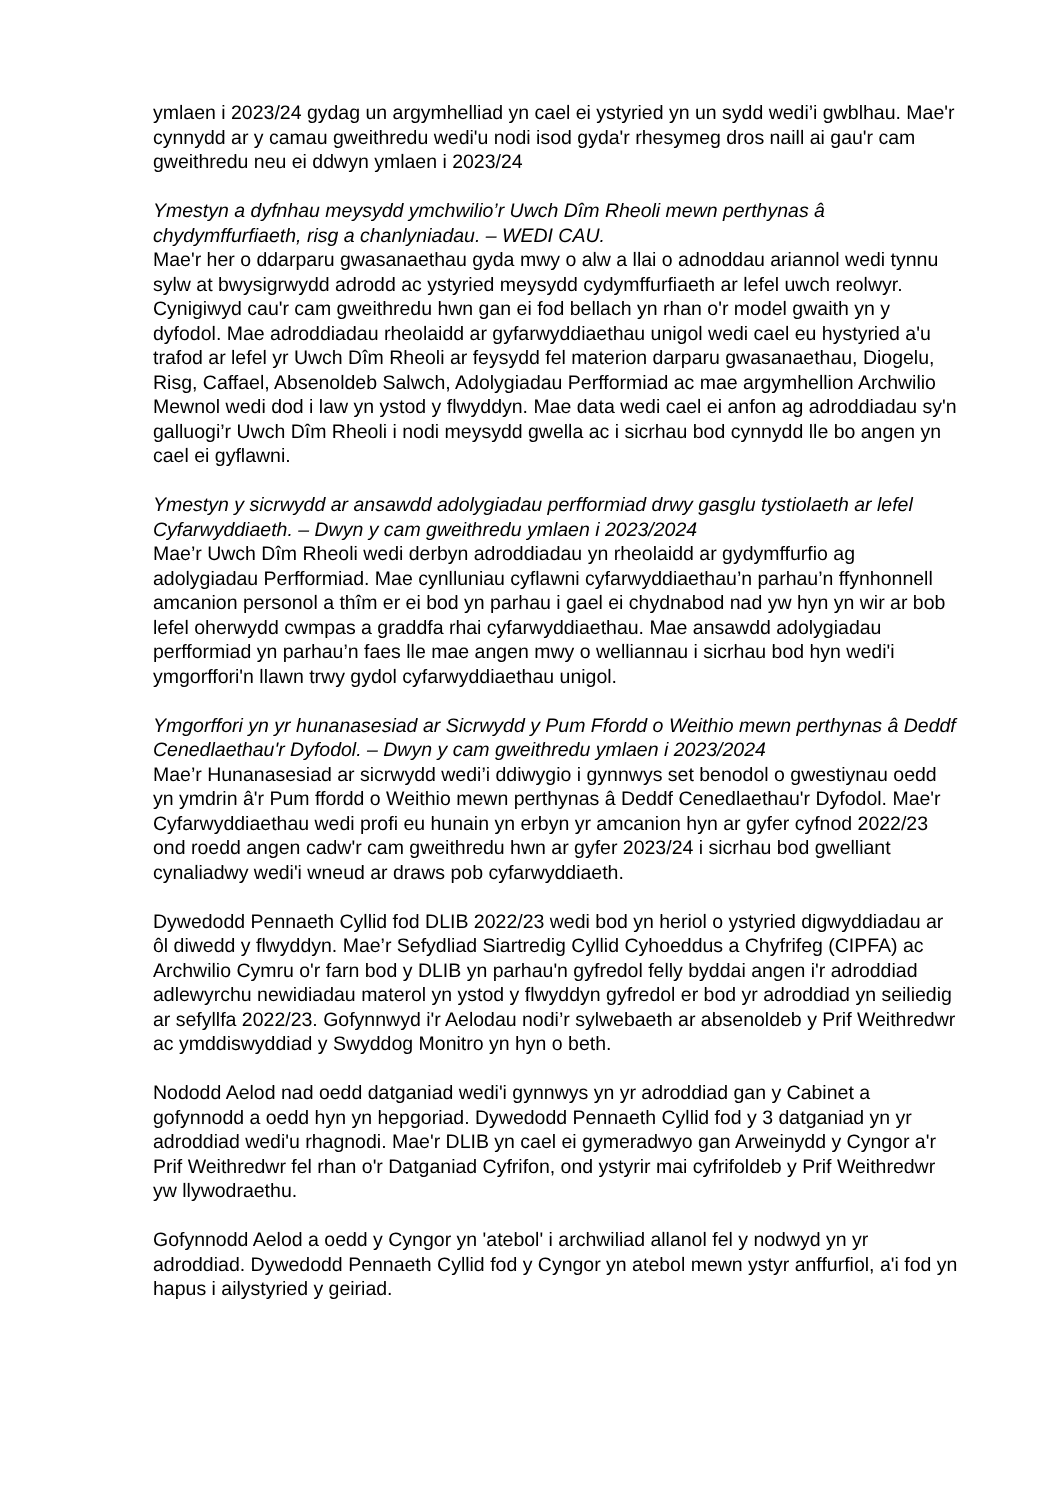ymlaen i 2023/24 gydag un argymhelliad yn cael ei ystyried yn un sydd wedi’i gwblhau. Mae'r cynnydd ar y camau gweithredu wedi'u nodi isod gyda'r rhesymeg dros naill ai gau'r cam gweithredu neu ei ddwyn ymlaen i 2023/24
Ymestyn a dyfnhau meysydd ymchwilio’r Uwch Dîm Rheoli mewn perthynas â chydymffurfiaeth, risg a chanlyniadau. – WEDI CAU.
Mae'r her o ddarparu gwasanaethau gyda mwy o alw a llai o adnoddau ariannol wedi tynnu sylw at bwysigrwydd adrodd ac ystyried meysydd cydymffurfiaeth ar lefel uwch reolwyr. Cynigiwyd cau'r cam gweithredu hwn gan ei fod bellach yn rhan o'r model gwaith yn y dyfodol. Mae adroddiadau rheolaidd ar gyfarwyddiaethau unigol wedi cael eu hystyried a'u trafod ar lefel yr Uwch Dîm Rheoli ar feysydd fel materion darparu gwasanaethau, Diogelu, Risg, Caffael, Absenoldeb Salwch, Adolygiadau Perfformiad ac mae argymhellion Archwilio Mewnol wedi dod i law yn ystod y flwyddyn. Mae data wedi cael ei anfon ag adroddiadau sy'n galluogi’r Uwch Dîm Rheoli i nodi meysydd gwella ac i sicrhau bod cynnydd lle bo angen yn cael ei gyflawni.
Ymestyn y sicrwydd ar ansawdd adolygiadau perfformiad drwy gasglu tystiolaeth ar lefel Cyfarwyddiaeth. – Dwyn y cam gweithredu ymlaen i 2023/2024
Mae’r Uwch Dîm Rheoli wedi derbyn adroddiadau yn rheolaidd ar gydymffurfio ag adolygiadau Perfformiad. Mae cynlluniau cyflawni cyfarwyddiaethau’n parhau’n ffynhonnell amcanion personol a thîm er ei bod yn parhau i gael ei chydnabod nad yw hyn yn wir ar bob lefel oherwydd cwmpas a graddfa rhai cyfarwyddiaethau. Mae ansawdd adolygiadau perfformiad yn parhau’n faes lle mae angen mwy o welliannau i sicrhau bod hyn wedi'i ymgorffori'n llawn trwy gydol cyfarwyddiaethau unigol.
Ymgorffori yn yr hunanasesiad ar Sicrwydd y Pum Ffordd o Weithio mewn perthynas â Deddf Cenedlaethau'r Dyfodol. – Dwyn y cam gweithredu ymlaen i 2023/2024
Mae’r Hunanasesiad ar sicrwydd wedi’i ddiwygio i gynnwys set benodol o gwestiynau oedd yn ymdrin â'r Pum ffordd o Weithio mewn perthynas â Deddf Cenedlaethau'r Dyfodol. Mae'r Cyfarwyddiaethau wedi profi eu hunain yn erbyn yr amcanion hyn ar gyfer cyfnod 2022/23 ond roedd angen cadw'r cam gweithredu hwn ar gyfer 2023/24 i sicrhau bod gwelliant cynaliadwy wedi'i wneud ar draws pob cyfarwyddiaeth.
Dywedodd Pennaeth Cyllid fod DLIB 2022/23 wedi bod yn heriol o ystyried digwyddiadau ar ôl diwedd y flwyddyn. Mae’r Sefydliad Siartredig Cyllid Cyhoeddus a Chyfrifeg (CIPFA) ac Archwilio Cymru o'r farn bod y DLIB yn parhau'n gyfredol felly byddai angen i'r adroddiad adlewyrchu newidiadau materol yn ystod y flwyddyn gyfredol er bod yr adroddiad yn seiliedig ar sefyllfa 2022/23. Gofynnwyd i'r Aelodau nodi’r sylwebaeth ar absenoldeb y Prif Weithredwr ac ymddiswyddiad y Swyddog Monitro yn hyn o beth.
Nododd Aelod nad oedd datganiad wedi'i gynnwys yn yr adroddiad gan y Cabinet a gofynnodd a oedd hyn yn hepgoriad. Dywedodd Pennaeth Cyllid fod y 3 datganiad yn yr adroddiad wedi'u rhagnodi. Mae'r DLIB yn cael ei gymeradwyo gan Arweinydd y Cyngor a'r Prif Weithredwr fel rhan o'r Datganiad Cyfrifon, ond ystyrir mai cyfrifoldeb y Prif Weithredwr yw llywodraethu.
Gofynnodd Aelod a oedd y Cyngor yn 'atebol' i archwiliad allanol fel y nodwyd yn yr adroddiad. Dywedodd Pennaeth Cyllid fod y Cyngor yn atebol mewn ystyr anffurfiol, a'i fod yn hapus i ailystyried y geiriad.